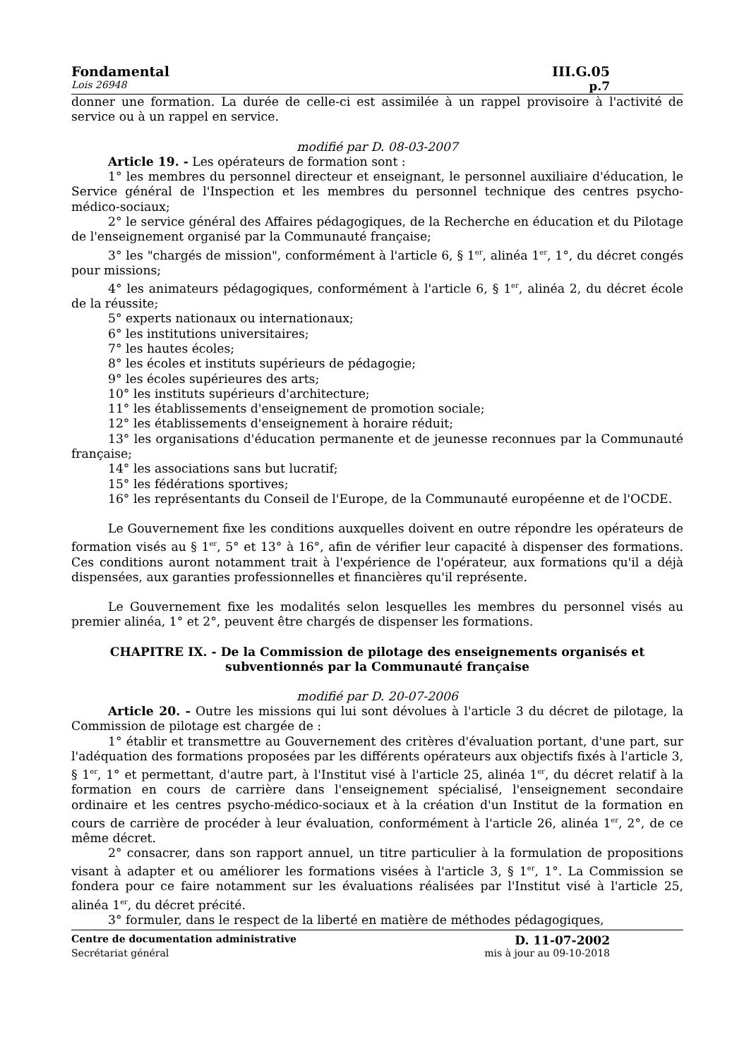Fondamental III.G.05
Lois 26948 p.7
donner une formation. La durée de celle-ci est assimilée à un rappel provisoire à l'activité de service ou à un rappel en service.
modifié par D. 08-03-2007
Article 19. - Les opérateurs de formation sont :
1° les membres du personnel directeur et enseignant, le personnel auxiliaire d'éducation, le Service général de l'Inspection et les membres du personnel technique des centres psycho-médico-sociaux;
2° le service général des Affaires pédagogiques, de la Recherche en éducation et du Pilotage de l'enseignement organisé par la Communauté française;
3° les "chargés de mission", conformément à l'article 6, § 1<sup>er</sup>, alinéa 1<sup>er</sup>, 1°, du décret congés pour missions;
4° les animateurs pédagogiques, conformément à l'article 6, § 1<sup>er</sup>, alinéa 2, du décret école de la réussite;
5° experts nationaux ou internationaux;
6° les institutions universitaires;
7° les hautes écoles;
8° les écoles et instituts supérieurs de pédagogie;
9° les écoles supérieures des arts;
10° les instituts supérieurs d'architecture;
11° les établissements d'enseignement de promotion sociale;
12° les établissements d'enseignement à horaire réduit;
13° les organisations d'éducation permanente et de jeunesse reconnues par la Communauté française;
14° les associations sans but lucratif;
15° les fédérations sportives;
16° les représentants du Conseil de l'Europe, de la Communauté européenne et de l'OCDE.
Le Gouvernement fixe les conditions auxquelles doivent en outre répondre les opérateurs de formation visés au § 1<sup>er</sup>, 5° et 13° à 16°, afin de vérifier leur capacité à dispenser des formations. Ces conditions auront notamment trait à l'expérience de l'opérateur, aux formations qu'il a déjà dispensées, aux garanties professionnelles et financières qu'il représente.
Le Gouvernement fixe les modalités selon lesquelles les membres du personnel visés au premier alinéa, 1° et 2°, peuvent être chargés de dispenser les formations.
CHAPITRE IX. - De la Commission de pilotage des enseignements organisés et subventionnés par la Communauté française
modifié par D. 20-07-2006
Article 20. - Outre les missions qui lui sont dévolues à l'article 3 du décret de pilotage, la Commission de pilotage est chargée de :
1° établir et transmettre au Gouvernement des critères d'évaluation portant, d'une part, sur l'adéquation des formations proposées par les différents opérateurs aux objectifs fixés à l'article 3, § 1<sup>er</sup>, 1° et permettant, d'autre part, à l'Institut visé à l'article 25, alinéa 1<sup>er</sup>, du décret relatif à la formation en cours de carrière dans l'enseignement spécialisé, l'enseignement secondaire ordinaire et les centres psycho-médico-sociaux et à la création d'un Institut de la formation en cours de carrière de procéder à leur évaluation, conformément à l'article 26, alinéa 1<sup>er</sup>, 2°, de ce même décret.
2° consacrer, dans son rapport annuel, un titre particulier à la formulation de propositions visant à adapter et ou améliorer les formations visées à l'article 3, § 1<sup>er</sup>, 1°. La Commission se fondera pour ce faire notamment sur les évaluations réalisées par l'Institut visé à l'article 25, alinéa 1<sup>er</sup>, du décret précité.
3° formuler, dans le respect de la liberté en matière de méthodes pédagogiques,
Centre de documentation administrative D. 11-07-2002
Secrétariat général mis à jour au 09-10-2018